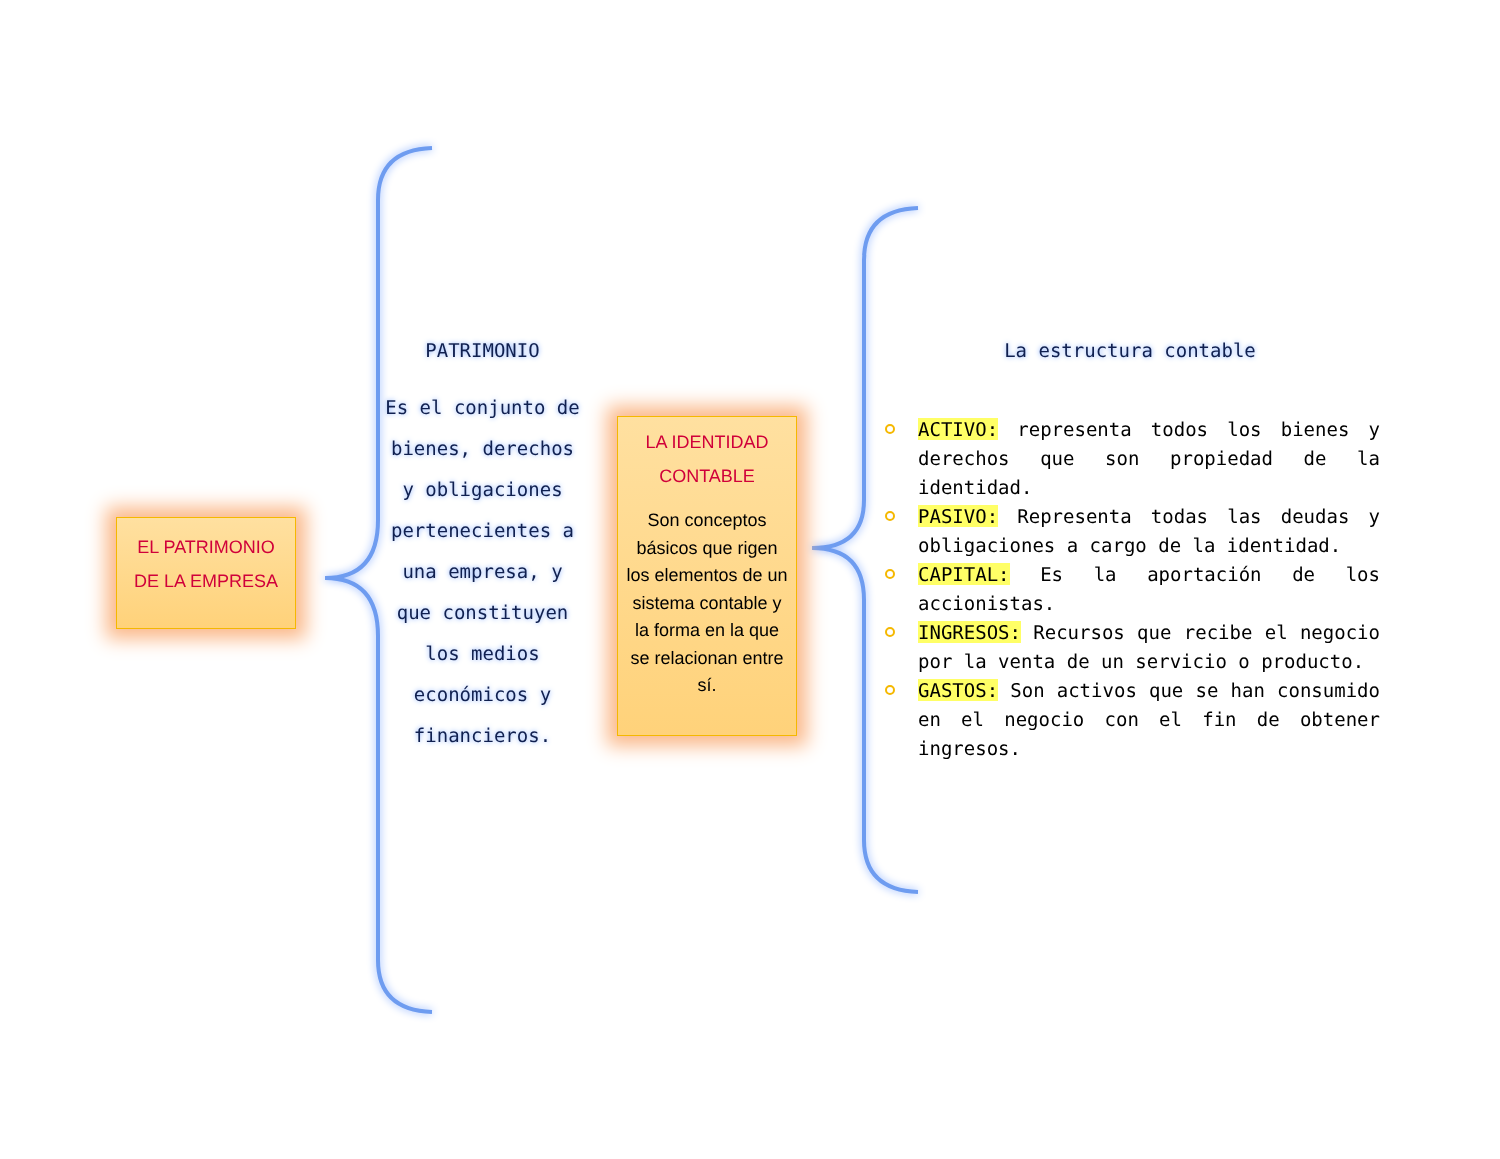EL PATRIMONIO
DE LA EMPRESA
PATRIMONIO
Es el conjunto de bienes, derechos y obligaciones pertenecientes a una empresa, y que constituyen los medios económicos y financieros.
LA IDENTIDAD
CONTABLE
Son conceptos básicos que rigen los elementos de un sistema contable y la forma en la que se relacionan entre sí.
La estructura contable
ACTIVO: representa todos los bienes y derechos que son propiedad de la identidad.
PASIVO: Representa todas las deudas y obligaciones a cargo de la identidad.
CAPITAL: Es la aportación de los accionistas.
INGRESOS: Recursos que recibe el negocio por la venta de un servicio o producto.
GASTOS: Son activos que se han consumido en el negocio con el fin de obtener ingresos.